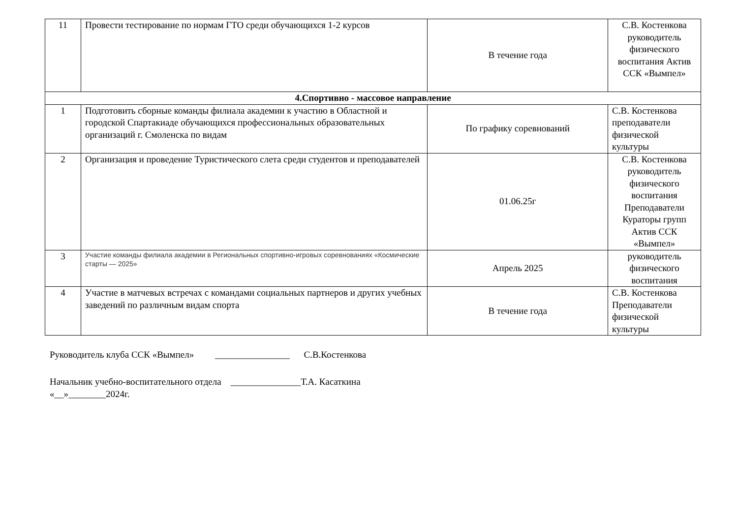| 11 | Провести тестирование по нормам ГТО среди обучающихся 1-2 курсов | В течение года | С.В. Костенкова руководитель физического воспитания Актив ССК «Вымпел» |
| 4.Спортивно - массовое направление | | | |
| 1 | Подготовить сборные команды филиала академии к участию в Областной и городской Спартакиаде обучающихся профессиональных образовательных организаций г. Смоленска по видам | По графику соревнований | С.В. Костенкова преподаватели физической культуры |
| 2 | Организация и проведение Туристического слета среди студентов и преподавателей | 01.06.25г | С.В. Костенкова руководитель физического воспитания Преподаватели Кураторы групп Актив ССК «Вымпел» |
| 3 | Участие команды филиала академии в Региональных спортивно-игровых соревнованиях «Космические старты — 2025» | Апрель 2025 | руководитель физического воспитания |
| 4 | Участие в матчевых встречах с командами социальных партнеров и других учебных заведений по различным видам спорта | В течение года | С.В. Костенкова Преподаватели физической культуры |
Руководитель клуба ССК «Вымпел» ________________ С.В.Костенкова
Начальник учебно-воспитательного отдела _______________Т.А. Касаткина
«__»________2024г.